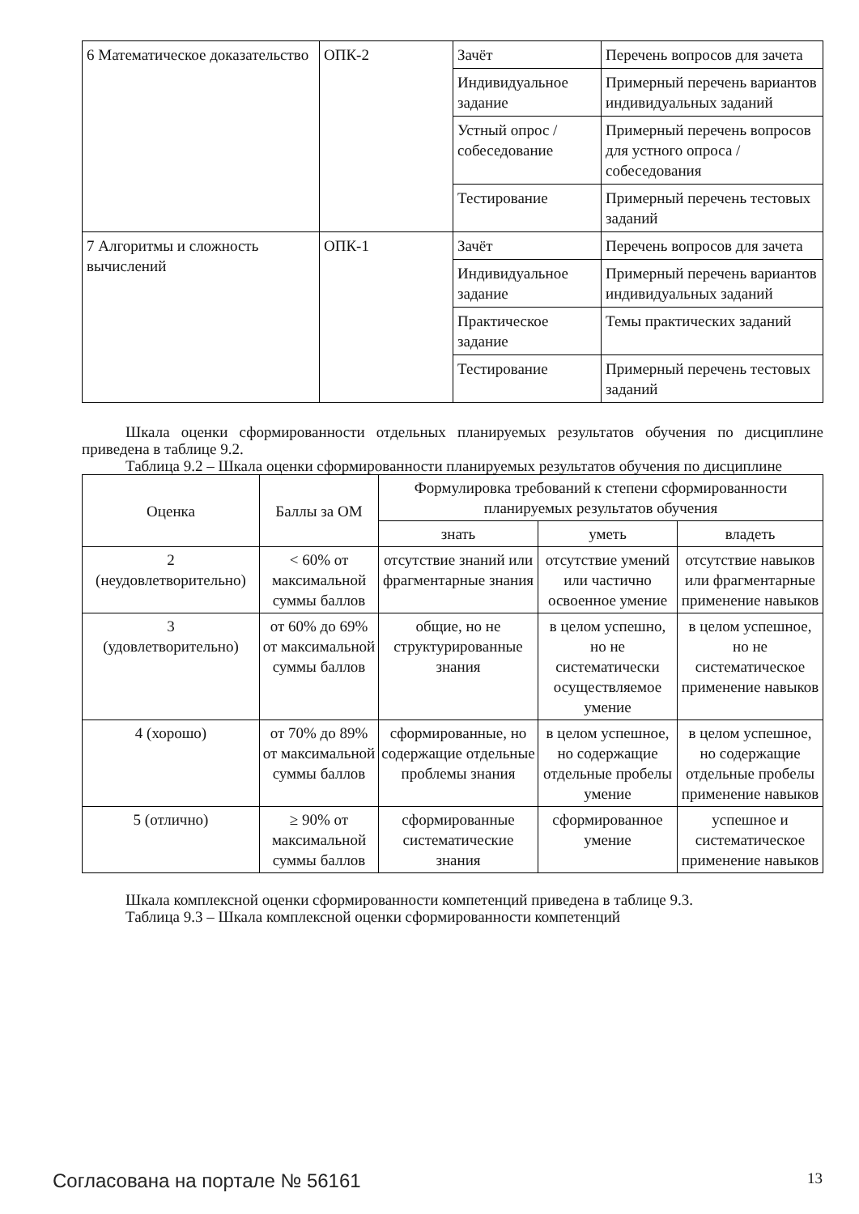| 6 Математическое доказательство | ОПК-2 | Зачёт | Перечень вопросов для зачета |
| | | Индивидуальное задание | Примерный перечень вариантов индивидуальных заданий |
| | | Устный опрос / собеседование | Примерный перечень вопросов для устного опроса / собеседования |
| | | Тестирование | Примерный перечень тестовых заданий |
| 7 Алгоритмы и сложность вычислений | ОПК-1 | Зачёт | Перечень вопросов для зачета |
| | | Индивидуальное задание | Примерный перечень вариантов индивидуальных заданий |
| | | Практическое задание | Темы практических заданий |
| | | Тестирование | Примерный перечень тестовых заданий |
Шкала оценки сформированности отдельных планируемых результатов обучения по дисциплине приведена в таблице 9.2.
Таблица 9.2 – Шкала оценки сформированности планируемых результатов обучения по дисциплине
| Оценка | Баллы за ОМ | Формулировка требований к степени сформированности планируемых результатов обучения | | |
| --- | --- | --- | --- | --- |
| | | знать | уметь | владеть |
| 2 (неудовлетворительно) | < 60% от максимальной суммы баллов | отсутствие знаний или фрагментарные знания | отсутствие умений или частично освоенное умение | отсутствие навыков или фрагментарные применение навыков |
| 3 (удовлетворительно) | от 60% до 69% от максимальной суммы баллов | общие, но не структурированные знания | в целом успешно, но не систематически осуществляемое умение | в целом успешное, но не систематическое применение навыков |
| 4 (хорошо) | от 70% до 89% от максимальной суммы баллов | сформированные, но содержащие отдельные проблемы знания | в целом успешное, но содержащие отдельные пробелы умение | в целом успешное, но содержащие отдельные пробелы применение навыков |
| 5 (отлично) | ≥ 90% от максимальной суммы баллов | сформированные систематические знания | сформированное умение | успешное и систематическое применение навыков |
Шкала комплексной оценки сформированности компетенций приведена в таблице 9.3.
Таблица 9.3 – Шкала комплексной оценки сформированности компетенций
Согласована на портале № 56161 13